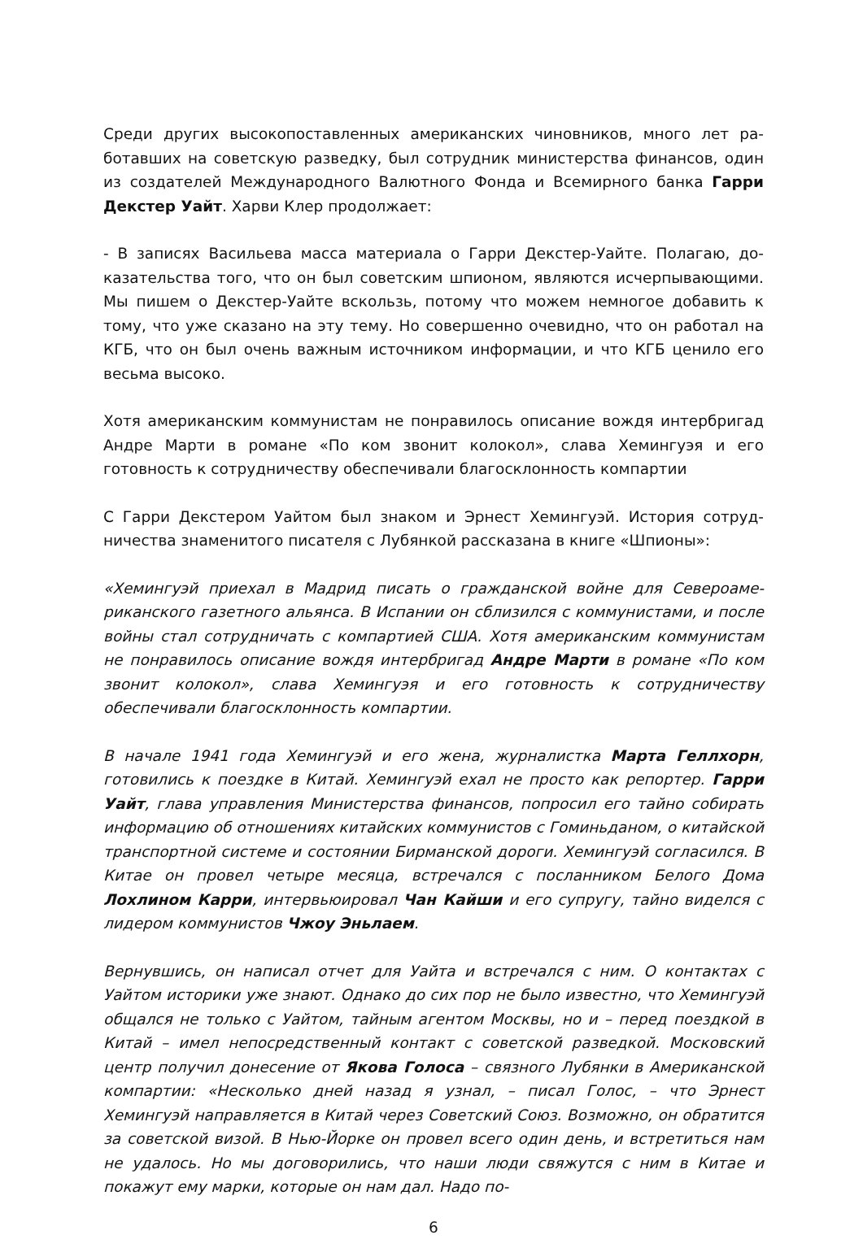Среди других высокопоставленных американских чиновников, много лет ра­ботавших на советскую разведку, был сотрудник министерства финансов, один из создателей Международного Валютного Фонда и Всемирного банка Гарри Декстер Уайт. Харви Клер продолжает:
- В записях Васильева масса материала о Гарри Декстер-Уайте. Полагаю, до­казательства того, что он был советским шпионом, являются исчерпывающи­ми. Мы пишем о Декстер-Уайте вскользь, потому что можем немногое доба­вить к тому, что уже сказано на эту тему. Но совершенно очевидно, что он работал на КГБ, что он был очень важным источником информации, и что КГБ ценило его весьма высоко.
Хотя американским коммунистам не понравилось описание вождя интербри­гад Андре Марти в романе «По ком звонит колокол», слава Хемингуэя и его готовность к сотрудничеству обеспечивали благосклонность компартии
С Гарри Декстером Уайтом был знаком и Эрнест Хемингуэй. История сотруд­ничества знаменитого писателя с Лубянкой рассказана в книге «Шпионы»:
«Хемингуэй приехал в Мадрид писать о гражданской войне для Североаме­риканского газетного альянса. В Испании он сблизился с коммунистами, и после войны стал сотрудничать с компартией США. Хотя американским ком­мунистам не понравилось описание вождя интербригад Андре Марти в ро­мане «По ком звонит колокол», слава Хемингуэя и его готовность к сотруд­ничеству обеспечивали благосклонность компартии.
В начале 1941 года Хемингуэй и его жена, журналистка Марта Геллхорн, готовились к поездке в Китай. Хемингуэй ехал не просто как репортер. Гар­ри Уайт, глава управления Министерства финансов, попросил его тайно со­бирать информацию об отношениях китайских коммунистов с Гоминьданом, о китайской транспортной системе и состоянии Бирманской дороги. Хемингуэй согласился. В Китае он провел четыре месяца, встречался с посланником Бе­лого Дома Лохлином Карри, интервьюировал Чан Кайши и его супругу, тайно виделся с лидером коммунистов Чжоу Эньлаем.
Вернувшись, он написал отчет для Уайта и встречался с ним. О контактах с Уайтом историки уже знают. Однако до сих пор не было известно, что Хемин­гуэй общался не только с Уайтом, тайным агентом Москвы, но и – перед по­ездкой в Китай – имел непосредственный контакт с советской разведкой. Московский центр получил донесение от Якова Голоса – связного Лубянки в Американской компартии: «Несколько дней назад я узнал, – писал Голос, – что Эрнест Хемингуэй направляется в Китай через Советский Союз. Возмож­но, он обратится за советской визой. В Нью-Йорке он провел всего один день, и встретиться нам не удалось. Но мы договорились, что наши люди свяжутся с ним в Китае и покажут ему марки, которые он нам дал. Надо по-
6